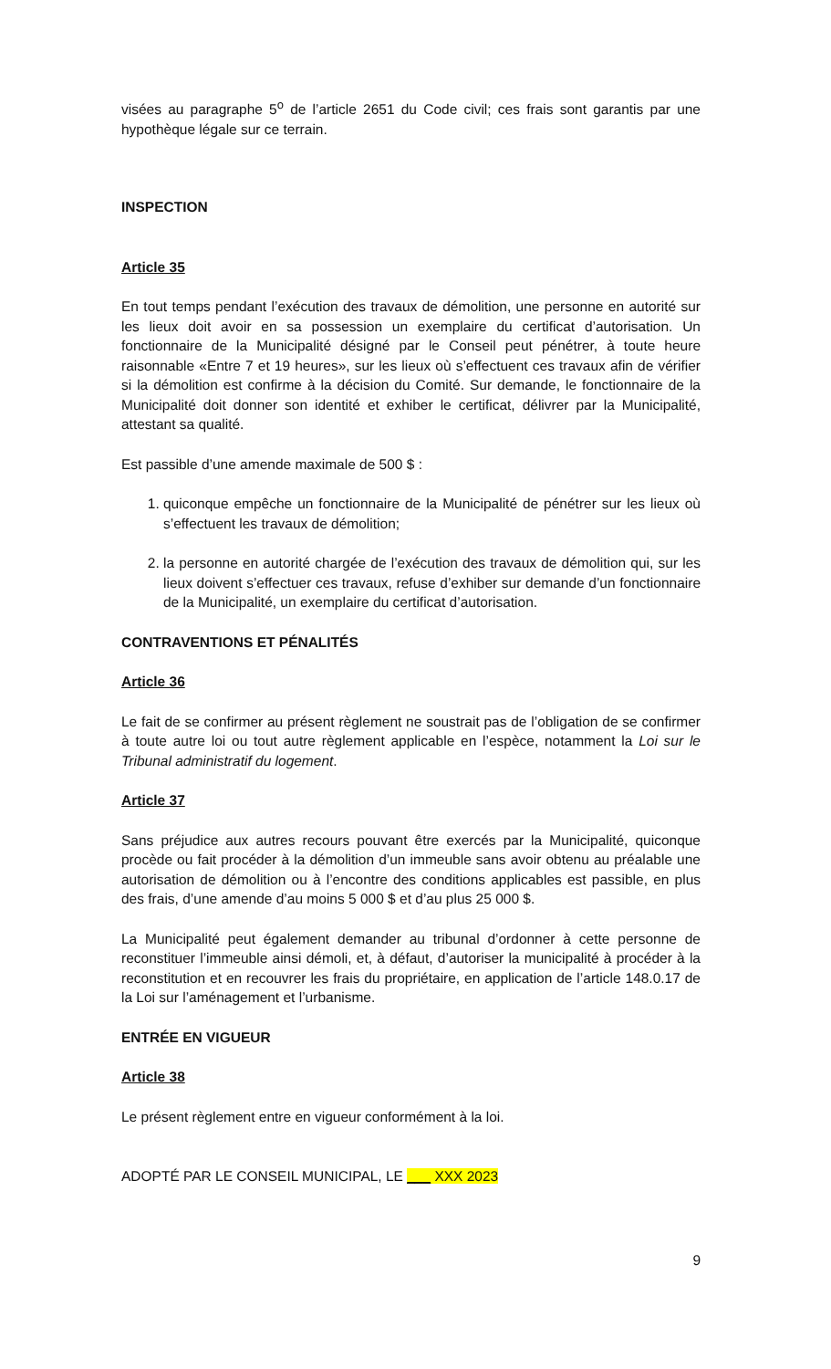visées au paragraphe 5<sup>o</sup> de l’article 2651 du Code civil; ces frais sont garantis par une hypothèque légale sur ce terrain.
INSPECTION
Article 35
En tout temps pendant l’exécution des travaux de démolition, une personne en autorité sur les lieux doit avoir en sa possession un exemplaire du certificat d’autorisation. Un fonctionnaire de la Municipalité désigné par le Conseil peut pénétrer, à toute heure raisonnable «Entre 7 et 19 heures», sur les lieux où s’effectuent ces travaux afin de vérifier si la démolition est confirme à la décision du Comité. Sur demande, le fonctionnaire de la Municipalité doit donner son identité et exhiber le certificat, délivrer par la Municipalité, attestant sa qualité.
Est passible d’une amende maximale de 500 $ :
1. quiconque empêche un fonctionnaire de la Municipalité de pénétrer sur les lieux où s’effectuent les travaux de démolition;
2. la personne en autorité chargée de l’exécution des travaux de démolition qui, sur les lieux doivent s’effectuer ces travaux, refuse d’exhiber sur demande d’un fonctionnaire de la Municipalité, un exemplaire du certificat d’autorisation.
CONTRAVENTIONS ET PÉNALITÉS
Article 36
Le fait de se confirmer au présent règlement ne soustrait pas de l’obligation de se confirmer à toute autre loi ou tout autre règlement applicable en l’espèce, notamment la Loi sur le Tribunal administratif du logement.
Article 37
Sans préjudice aux autres recours pouvant être exercés par la Municipalité, quiconque procède ou fait procéder à la démolition d’un immeuble sans avoir obtenu au préalable une autorisation de démolition ou à l’encontre des conditions applicables est passible, en plus des frais, d’une amende d’au moins 5 000 $ et d’au plus 25 000 $.
La Municipalité peut également demander au tribunal d’ordonner à cette personne de reconstituer l’immeuble ainsi démoli, et, à défaut, d’autoriser la municipalité à procéder à la reconstitution et en recouvrer les frais du propriétaire, en application de l’article 148.0.17 de la Loi sur l’aménagement et l’urbanisme.
ENTRÉE EN VIGUEUR
Article 38
Le présent règlement entre en vigueur conformément à la loi.
ADOPTÉ PAR LE CONSEIL MUNICIPAL, LE ___ XXX 2023
9